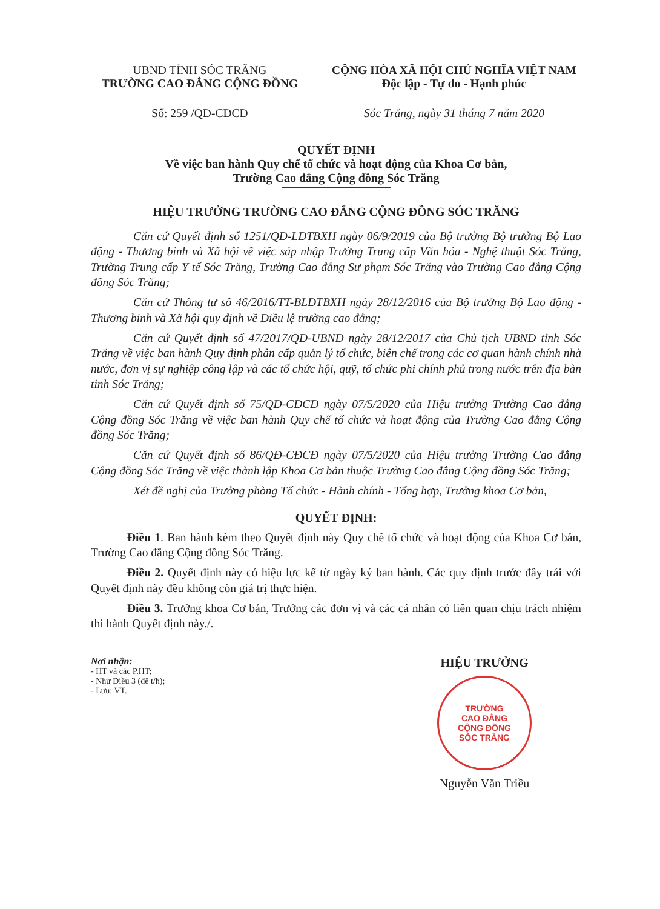UBND TỈNH SÓC TRĂNG
TRƯỜNG CAO ĐẲNG CỘNG ĐỒNG
CỘNG HÒA XÃ HỘI CHỦ NGHĨA VIỆT NAM
Độc lập - Tự do - Hạnh phúc
Số: 259 /QĐ-CĐCĐ Sóc Trăng, ngày 31 tháng 7 năm 2020
QUYẾT ĐỊNH
Về việc ban hành Quy chế tổ chức và hoạt động của Khoa Cơ bản,
Trường Cao đẳng Cộng đồng Sóc Trăng
HIỆU TRƯỞNG TRƯỜNG CAO ĐẲNG CỘNG ĐỒNG SÓC TRĂNG
Căn cứ Quyết định số 1251/QĐ-LĐTBXH ngày 06/9/2019 của Bộ trưởng Bộ trưởng Bộ Lao động - Thương binh và Xã hội về việc sáp nhập Trường Trung cấp Văn hóa - Nghệ thuật Sóc Trăng, Trường Trung cấp Y tế Sóc Trăng, Trường Cao đẳng Sư phạm Sóc Trăng vào Trường Cao đẳng Cộng đồng Sóc Trăng;
Căn cứ Thông tư số 46/2016/TT-BLĐTBXH ngày 28/12/2016 của Bộ trưởng Bộ Lao động - Thương binh và Xã hội quy định về Điều lệ trường cao đẳng;
Căn cứ Quyết định số 47/2017/QĐ-UBND ngày 28/12/2017 của Chủ tịch UBND tỉnh Sóc Trăng về việc ban hành Quy định phân cấp quản lý tổ chức, biên chế trong các cơ quan hành chính nhà nước, đơn vị sự nghiệp công lập và các tổ chức hội, quỹ, tổ chức phi chính phủ trong nước trên địa bàn tỉnh Sóc Trăng;
Căn cứ Quyết định số 75/QĐ-CĐCĐ ngày 07/5/2020 của Hiệu trưởng Trường Cao đẳng Cộng đồng Sóc Trăng về việc ban hành Quy chế tổ chức và hoạt động của Trường Cao đẳng Cộng đồng Sóc Trăng;
Căn cứ Quyết định số 86/QĐ-CĐCĐ ngày 07/5/2020 của Hiệu trưởng Trường Cao đẳng Cộng đồng Sóc Trăng về việc thành lập Khoa Cơ bản thuộc Trường Cao đẳng Cộng đồng Sóc Trăng;
Xét đề nghị của Trưởng phòng Tổ chức - Hành chính - Tổng hợp, Trưởng khoa Cơ bản,
QUYẾT ĐỊNH:
Điều 1. Ban hành kèm theo Quyết định này Quy chế tổ chức và hoạt động của Khoa Cơ bản, Trường Cao đẳng Cộng đồng Sóc Trăng.
Điều 2. Quyết định này có hiệu lực kể từ ngày ký ban hành. Các quy định trước đây trái với Quyết định này đều không còn giá trị thực hiện.
Điều 3. Trưởng khoa Cơ bản, Trưởng các đơn vị và các cá nhân có liên quan chịu trách nhiệm thi hành Quyết định này./.
Nơi nhận:
- HT và các P.HT;
- Như Điều 3 (để t/h);
- Lưu: VT.
HIỆU TRƯỞNG
TRƯỜNG
CAO ĐẲNG
CỘNG ĐỒNG
SÓC TRĂNG
Nguyễn Văn Triều